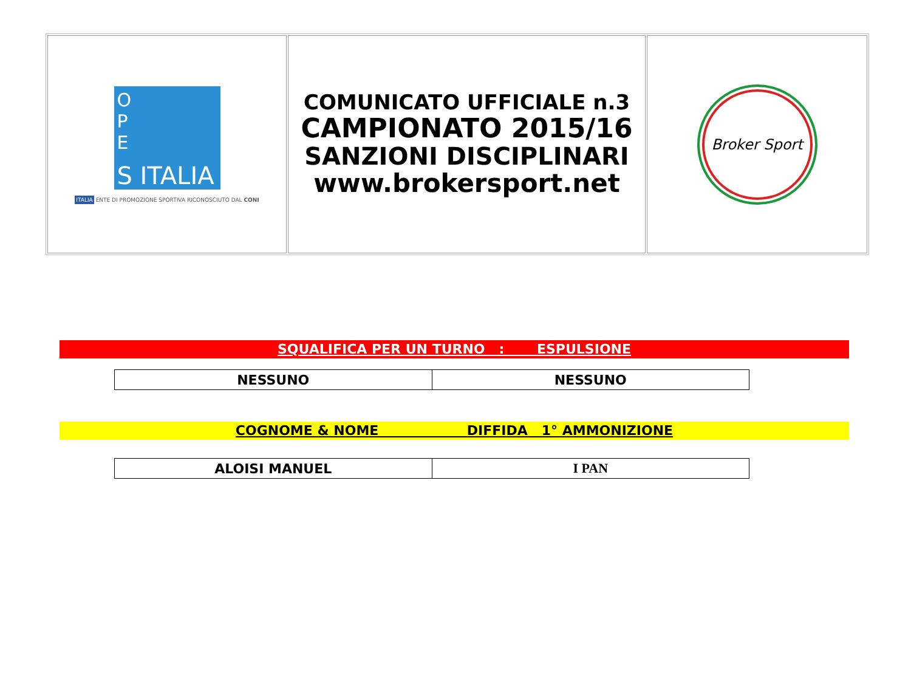| S ITALIA O P E ITALIA ENTE DI PROMOZIONE SPORTIVA RICONOSCIUTO DAL CONI | COMUNICATO UFFICIALE n.3 CAMPIONATO 2015/16 SANZIONI DISCIPLINARI www.brokersport.net | Broker Sport |
SQUALIFICA PER UN TURNO : ESPULSIONE
| NESSUNO | NESSUNO |
COGNOME & NOME DIFFIDA 1° AMMONIZIONE
| ALOISI MANUEL | I PAN |